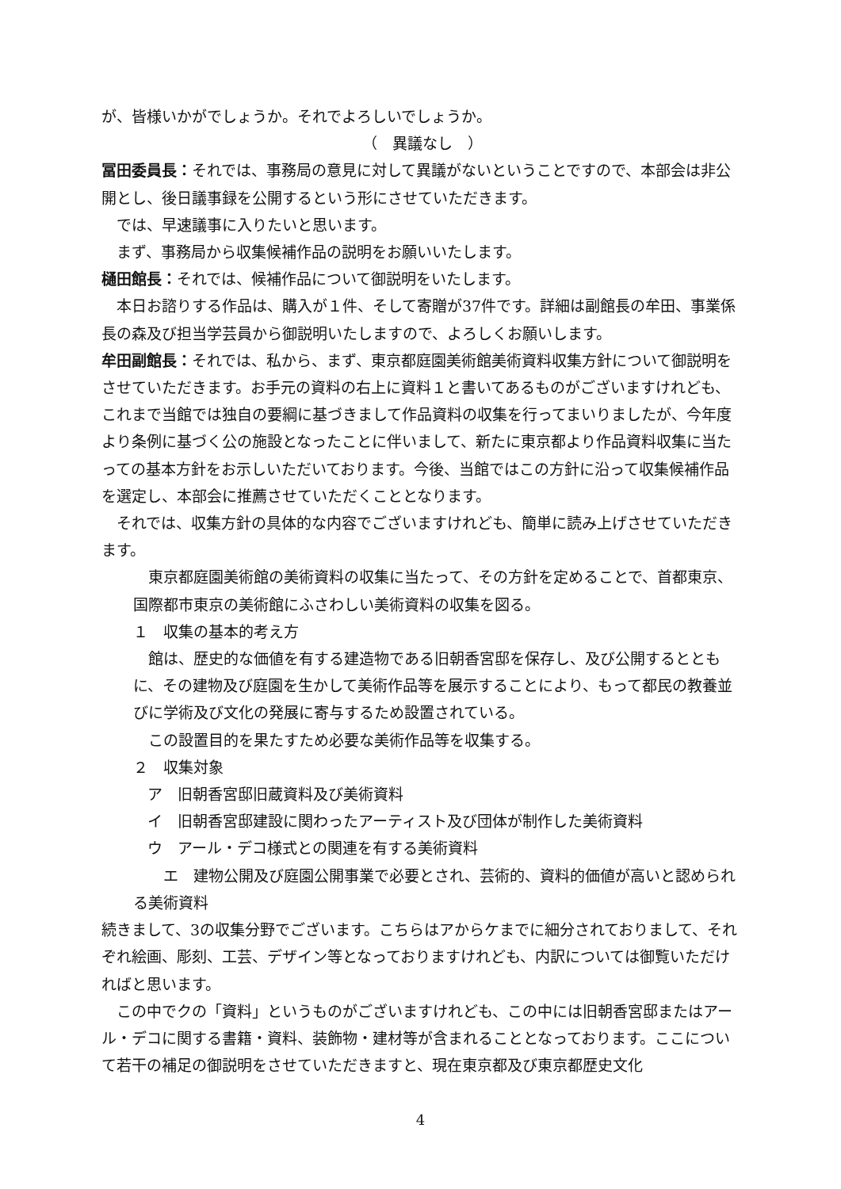が、皆様いかがでしょうか。それでよろしいでしょうか。
（　異議なし　）
冨田委員長：それでは、事務局の意見に対して異議がないということですので、本部会は非公開とし、後日議事録を公開するという形にさせていただきます。
では、早速議事に入りたいと思います。
まず、事務局から収集候補作品の説明をお願いいたします。
樋田館長：それでは、候補作品について御説明をいたします。
本日お諮りする作品は、購入が１件、そして寄贈が37件です。詳細は副館長の牟田、事業係長の森及び担当学芸員から御説明いたしますので、よろしくお願いします。
牟田副館長：それでは、私から、まず、東京都庭園美術館美術資料収集方針について御説明をさせていただきます。お手元の資料の右上に資料１と書いてあるものがございますけれども、これまで当館では独自の要綱に基づきまして作品資料の収集を行ってまいりましたが、今年度より条例に基づく公の施設となったことに伴いまして、新たに東京都より作品資料収集に当たっての基本方針をお示しいただいております。今後、当館ではこの方針に沿って収集候補作品を選定し、本部会に推薦させていただくこととなります。
それでは、収集方針の具体的な内容でございますけれども、簡単に読み上げさせていただきます。
東京都庭園美術館の美術資料の収集に当たって、その方針を定めることで、首都東京、国際都市東京の美術館にふさわしい美術資料の収集を図る。
１　収集の基本的考え方
館は、歴史的な価値を有する建造物である旧朝香宮邸を保存し、及び公開するとともに、その建物及び庭園を生かして美術作品等を展示することにより、もって都民の教養並びに学術及び文化の発展に寄与するため設置されている。
この設置目的を果たすため必要な美術作品等を収集する。
２　収集対象
ア　旧朝香宮邸旧蔵資料及び美術資料
イ　旧朝香宮邸建設に関わったアーティスト及び団体が制作した美術資料
ウ　アール・デコ様式との関連を有する美術資料
　エ　建物公開及び庭園公開事業で必要とされ、芸術的、資料的価値が高いと認められる美術資料
続きまして、3の収集分野でございます。こちらはアからケまでに細分されておりまして、それぞれ絵画、彫刻、工芸、デザイン等となっておりますけれども、内訳については御覧いただければと思います。
この中でクの「資料」というものがございますけれども、この中には旧朝香宮邸またはアール・デコに関する書籍・資料、装飾物・建材等が含まれることとなっております。ここについて若干の補足の御説明をさせていただきますと、現在東京都及び東京都歴史文化
4